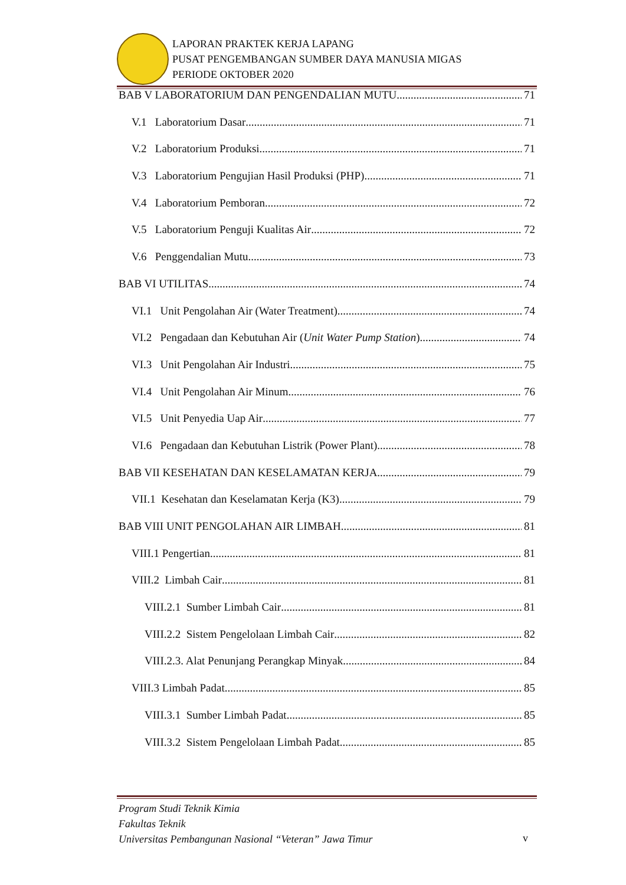LAPORAN PRAKTEK KERJA LAPANG
PUSAT PENGEMBANGAN SUMBER DAYA MANUSIA MIGAS
PERIODE OKTOBER 2020
BAB V LABORATORIUM DAN PENGENDALIAN MUTU 71
V.1 Laboratorium Dasar 71
V.2 Laboratorium Produksi 71
V.3 Laboratorium Pengujian Hasil Produksi (PHP) 71
V.4 Laboratorium Pemboran 72
V.5 Laboratorium Penguji Kualitas Air 72
V.6 Penggendalian Mutu 73
BAB VI UTILITAS 74
VI.1 Unit Pengolahan Air (Water Treatment) 74
VI.2 Pengadaan dan Kebutuhan Air (Unit Water Pump Station) 74
VI.3 Unit Pengolahan Air Industri 75
VI.4 Unit Pengolahan Air Minum 76
VI.5 Unit Penyedia Uap Air 77
VI.6 Pengadaan dan Kebutuhan Listrik (Power Plant) 78
BAB VII KESEHATAN DAN KESELAMATAN KERJA 79
VII.1 Kesehatan dan Keselamatan Kerja (K3) 79
BAB VIII UNIT PENGOLAHAN AIR LIMBAH 81
VIII.1 Pengertian 81
VIII.2 Limbah Cair 81
VIII.2.1 Sumber Limbah Cair 81
VIII.2.2 Sistem Pengelolaan Limbah Cair 82
VIII.2.3. Alat Penunjang Perangkap Minyak 84
VIII.3 Limbah Padat 85
VIII.3.1 Sumber Limbah Padat 85
VIII.3.2 Sistem Pengelolaan Limbah Padat 85
Program Studi Teknik Kimia
Fakultas Teknik
Universitas Pembangunan Nasional “Veteran” Jawa Timur
v